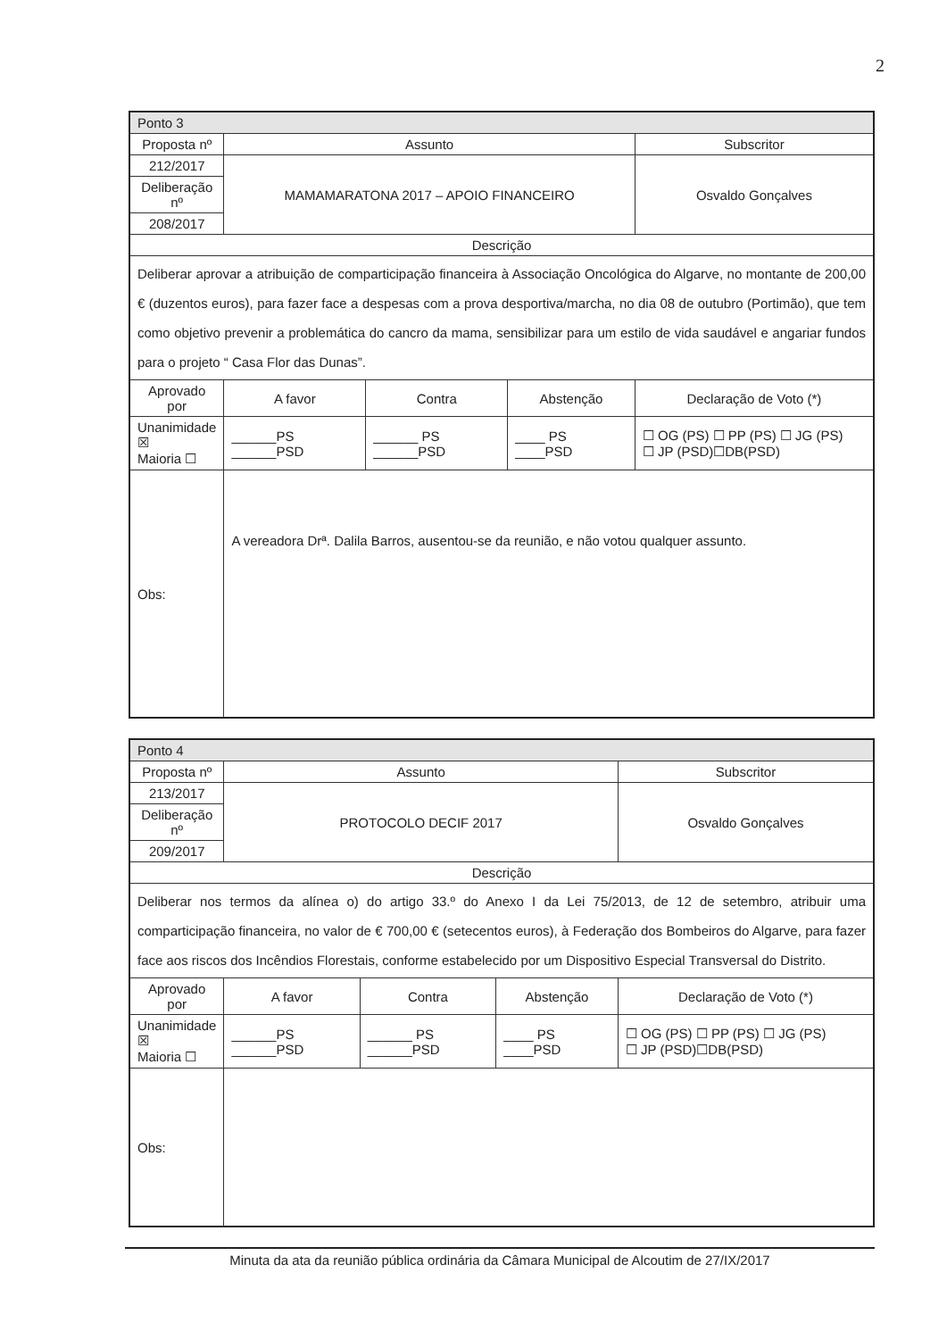2
| Ponto 3 | | | | | |
| --- | --- | --- | --- | --- | --- |
| Proposta nº | Assunto | | | | Subscritor |
| 212/2017 | MAMAMARATONA 2017 – APOIO FINANCEIRO | | | | Osvaldo Gonçalves |
| Deliberação nº | | | | | |
| 208/2017 | | | | | |
| Descrição | | | | | |
| Deliberar aprovar a atribuição de comparticipação financeira à Associação Oncológica do Algarve, no montante de 200,00 € (duzentos euros), para fazer face a despesas com a prova desportiva/marcha, no dia 08 de outubro (Portimão), que tem como objetivo prevenir a problemática do cancro da mama, sensibilizar para um estilo de vida saudável e angariar fundos para o projeto “ Casa Flor das Dunas”. | | | | | |
| Aprovado por | A favor | Contra | Abstenção | Declaração de Voto (*) | |
| Unanimidade ☒ Maioria ☐ | ______PS ______PSD | ______ PS ______PSD | ____ PS ____PSD | ☐ OG (PS) ☐ PP (PS) ☐ JG (PS) ☐ JP (PSD)☐DB(PSD) | |
| Obs: | A vereadora Drª. Dalila Barros, ausentou-se da reunião, e não votou qualquer assunto. | | | | |
| Ponto 4 | | | | | |
| --- | --- | --- | --- | --- | --- |
| Proposta nº | Assunto | | | | Subscritor |
| 213/2017 | PROTOCOLO DECIF 2017 | | | | Osvaldo Gonçalves |
| Deliberação nº | | | | | |
| 209/2017 | | | | | |
| Descrição | | | | | |
| Deliberar nos termos da alínea o) do artigo 33.º do Anexo I da Lei 75/2013, de 12 de setembro, atribuir uma comparticipação financeira, no valor de € 700,00 € (setecentos euros), à Federação dos Bombeiros do Algarve, para fazer face aos riscos dos Incêndios Florestais, conforme estabelecido por um Dispositivo Especial Transversal do Distrito. | | | | | |
| Aprovado por | A favor | Contra | Abstenção | Declaração de Voto (*) | |
| Unanimidade ☒ Maioria ☐ | ______PS ______PSD | ______ PS ______PSD | ____ PS ____PSD | ☐ OG (PS) ☐ PP (PS) ☐ JG (PS) ☐ JP (PSD)☐DB(PSD) | |
| Obs: | | | | | |
Minuta da ata da reunião pública ordinária da Câmara Municipal de Alcoutim de 27/IX/2017